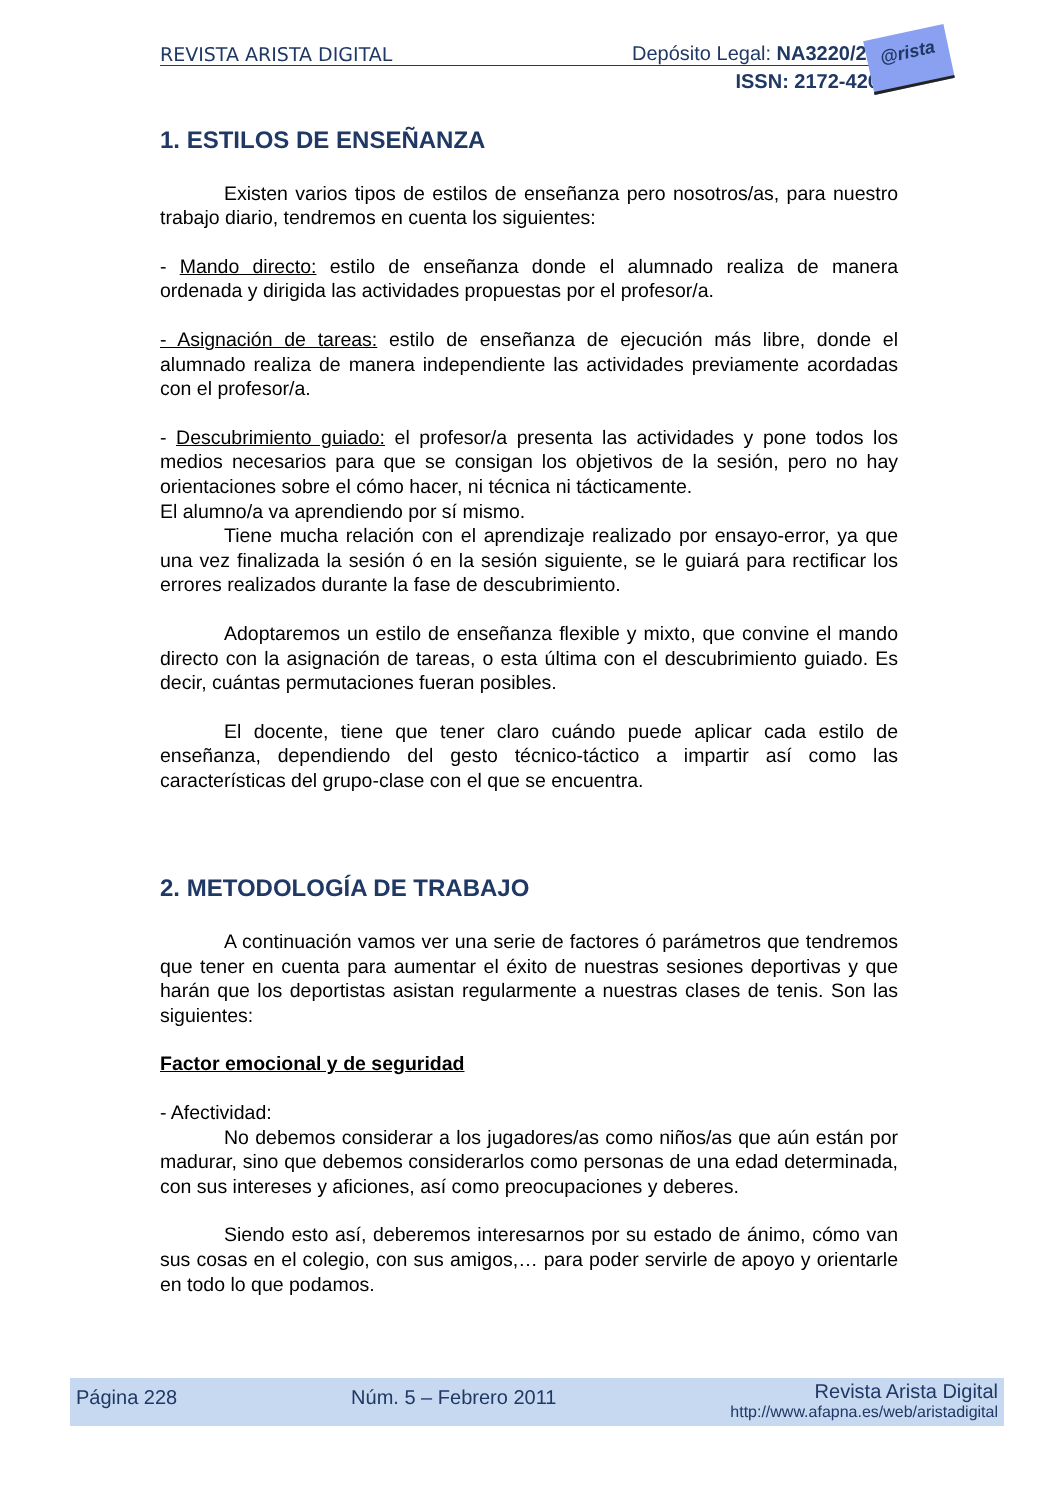REVISTA ARISTA DIGITAL Depósito Legal: NA3220/2010
ISSN: 2172-4202
@rista
1. ESTILOS DE ENSEÑANZA
Existen varios tipos de estilos de enseñanza pero nosotros/as, para nuestro trabajo diario, tendremos en cuenta los siguientes:
- Mando directo: estilo de enseñanza donde el alumnado realiza de manera ordenada y dirigida las actividades propuestas por el profesor/a.
- Asignación de tareas: estilo de enseñanza de ejecución más libre, donde el alumnado realiza de manera independiente las actividades previamente acordadas con el profesor/a.
- Descubrimiento guiado: el profesor/a presenta las actividades y pone todos los medios necesarios para que se consigan los objetivos de la sesión, pero no hay orientaciones sobre el cómo hacer, ni técnica ni tácticamente.
El alumno/a va aprendiendo por sí mismo.
Tiene mucha relación con el aprendizaje realizado por ensayo-error, ya que una vez finalizada la sesión ó en la sesión siguiente, se le guiará para rectificar los errores realizados durante la fase de descubrimiento.
Adoptaremos un estilo de enseñanza flexible y mixto, que convine el mando directo con la asignación de tareas, o esta última con el descubrimiento guiado. Es decir, cuántas permutaciones fueran posibles.
El docente, tiene que tener claro cuándo puede aplicar cada estilo de enseñanza, dependiendo del gesto técnico-táctico a impartir así como las características del grupo-clase con el que se encuentra.
2. METODOLOGÍA DE TRABAJO
A continuación vamos ver una serie de factores ó parámetros que tendremos que tener en cuenta para aumentar el éxito de nuestras sesiones deportivas y que harán que los deportistas asistan regularmente a nuestras clases de tenis. Son las siguientes:
Factor emocional y de seguridad
- Afectividad:
No debemos considerar a los jugadores/as como niños/as que aún están por madurar, sino que debemos considerarlos como personas de una edad determinada, con sus intereses y aficiones, así como preocupaciones y deberes.
Siendo esto así, deberemos interesarnos por su estado de ánimo, cómo van sus cosas en el colegio, con sus amigos,… para poder servirle de apoyo y orientarle en todo lo que podamos.
Página 228 Núm. 5 – Febrero 2011 Revista Arista Digital
http://www.afapna.es/web/aristadigital